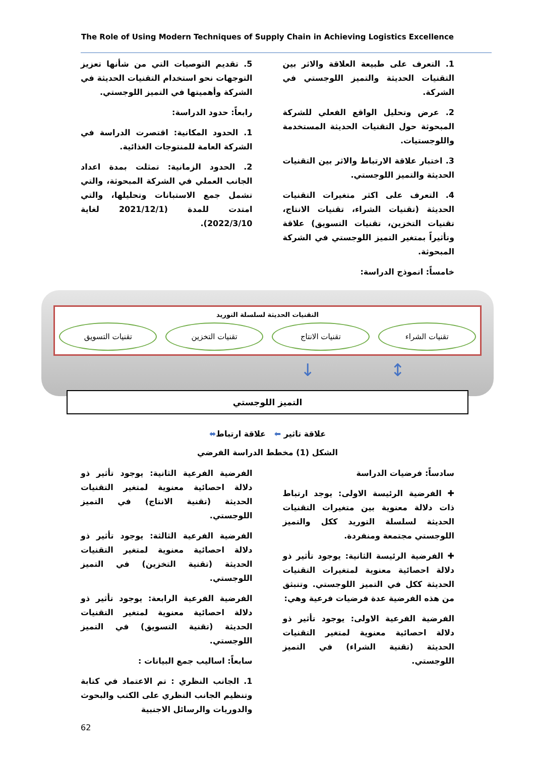The Role of Using Modern Techniques of Supply Chain in Achieving Logistics Excellence
1. التعرف على طبيعة العلاقة والاثر بين التقنيات الحديثة والتميز اللوجستي في الشركة.
2. عرض وتحليل الواقع الفعلي للشركة المبحوثة حول التقنيات الحديثة المستخدمة واللوجستيات.
3. اختبار علاقة الارتباط والاثر بين التقنيات الحديثة والتميز اللوجستي.
4. التعرف على اكثر متغيرات التقنيات الحديثة (تقنيات الشراء، تقنيات الانتاج، تقنيات التخزين، تقنيات التسويق) علاقة وتأثيراً بمتغير التميز اللوجستي في الشركة المبحوثة.
خامساً: انموذج الدراسة:
5. تقديم التوصيات التي من شأنها تعزيز التوجهات نحو استخدام التقنيات الحديثة في الشركة وأهميتها في التميز اللوجستي.
رابعاً: حدود الدراسة:
1. الحدود المكانية: اقتصرت الدراسة في الشركة العامة للمنتوجات الغذائية.
2. الحدود الزمانية: تمثلت بمدة اعداد الجانب العملي في الشركة المبحوثة، والتي تشمل جمع الاستبانات وتحليلها، والتي امتدت للمدة (2021/12/1 لغاية 2022/3/10).
التقنيات الحديثة لسلسلة التوريد
تقنيات الشراء تقنيات الانتاج تقنيات التخزين تقنيات التسويق
↓ ↕
التميز اللوجستي
علاقة تاثير ⬅ علاقة ارتباط⬌
الشكل (1) مخطط الدراسة الفرضي
سادساً: فرضيات الدراسة
✚ الفرضية الرئيسة الاولى: يوجد ارتباط ذات دلالة معنوية بين متغيرات التقنيات الحديثة لسلسلة التوريد ككل والتميز اللوجستي مجتمعة ومنفردة.
✚ الفرضية الرئيسة الثانية: يوجود تأثير ذو دلالة احصائية معنوية لمتغيرات التقنيات الحديثة ككل في التميز اللوجستي. وتنبثق من هذه الفرضية عدة فرضيات فرعية وهي:
الفرضية الفرعية الاولى: يوجود تأثير ذو دلالة احصائية معنوية لمتغير التقنيات الحديثة (تقنية الشراء) في التميز اللوجستي.
الفرضية الفرعية الثانية: يوجود تأثير ذو دلالة احصائية معنوية لمتغير التقنيات الحديثة (تقنية الانتاج) في التميز اللوجستي.
الفرضية الفرعية الثالثة: يوجود تأثير ذو دلالة احصائية معنوية لمتغير التقنيات الحديثة (تقنية التخزين) في التميز اللوجستي.
الفرضية الفرعية الرابعة: يوجود تأثير ذو دلالة احصائية معنوية لمتغير التقنيات الحديثة (تقنية التسويق) في التميز اللوجستي.
سابعاً: اساليب جمع البيانات :
1. الجانب النظري : تم الاعتماد في كتابة وتنظيم الجانب النظري على الكتب والبحوث والدوريات والرسائل الاجنبية
62